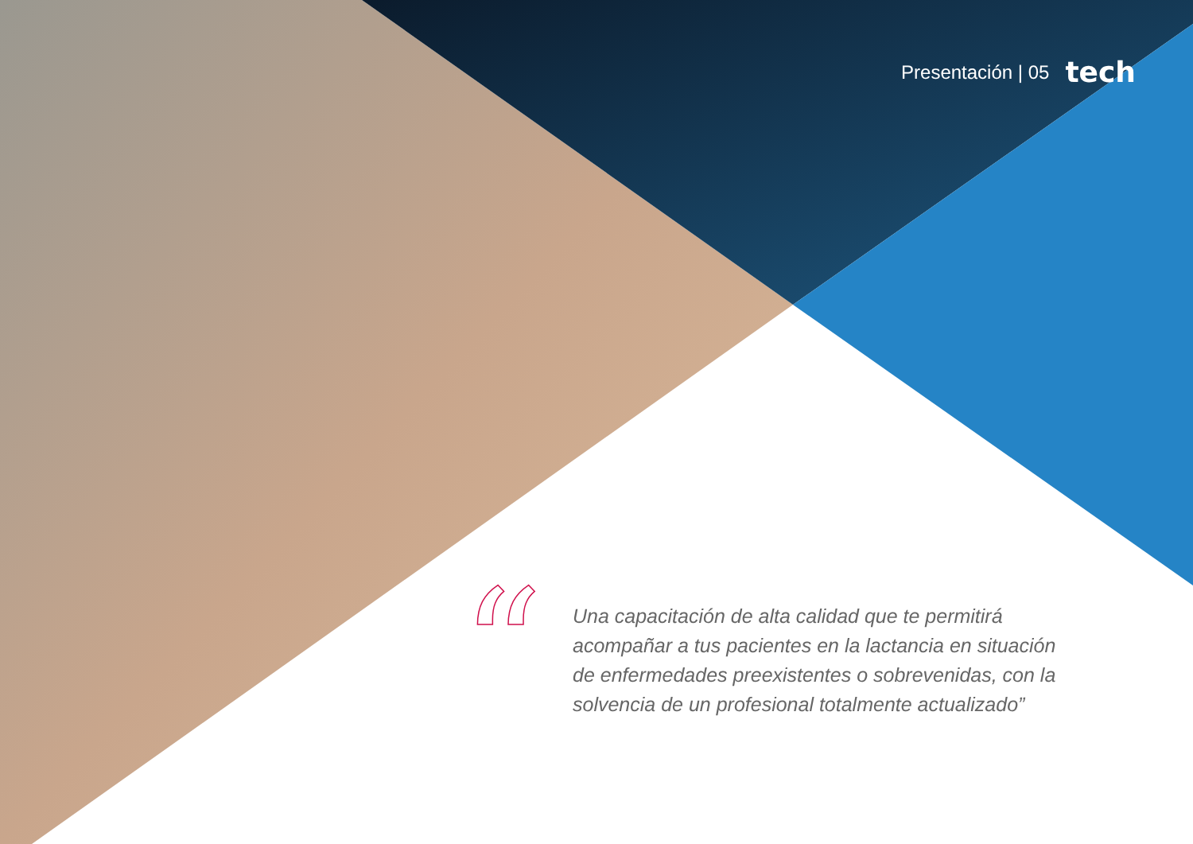Presentación | 05 tech
“
Una capacitación de alta calidad que te permitirá acompañar a tus pacientes en la lactancia en situación de enfermedades preexistentes o sobrevenidas, con la solvencia de un profesional totalmente actualizado”